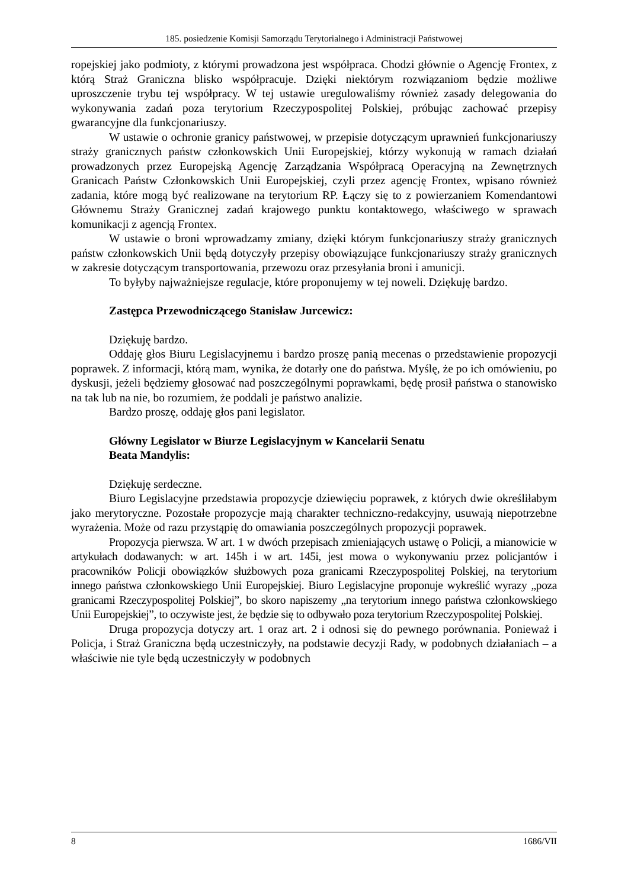185. posiedzenie Komisji Samorządu Terytorialnego i Administracji Państwowej
ropejskiej jako podmioty, z którymi prowadzona jest współpraca. Chodzi głównie o Agencję Frontex, z którą Straż Graniczna blisko współpracuje. Dzięki niektórym rozwiązaniom będzie możliwe uproszczenie trybu tej współpracy. W tej ustawie uregulowaliśmy również zasady delegowania do wykonywania zadań poza terytorium Rzeczypospolitej Polskiej, próbując zachować przepisy gwarancyjne dla funkcjonariuszy.
W ustawie o ochronie granicy państwowej, w przepisie dotyczącym uprawnień funkcjonariuszy straży granicznych państw członkowskich Unii Europejskiej, którzy wykonują w ramach działań prowadzonych przez Europejską Agencję Zarządzania Współpracą Operacyjną na Zewnętrznych Granicach Państw Członkowskich Unii Europejskiej, czyli przez agencję Frontex, wpisano również zadania, które mogą być realizowane na terytorium RP. Łączy się to z powierzaniem Komendantowi Głównemu Straży Granicznej zadań krajowego punktu kontaktowego, właściwego w sprawach komunikacji z agencją Frontex.
W ustawie o broni wprowadzamy zmiany, dzięki którym funkcjonariuszy straży granicznych państw członkowskich Unii będą dotyczyły przepisy obowiązujące funkcjonariuszy straży granicznych w zakresie dotyczącym transportowania, przewozu oraz przesyłania broni i amunicji.
To byłyby najważniejsze regulacje, które proponujemy w tej noweli. Dziękuję bardzo.
Zastępca Przewodniczącego Stanisław Jurcewicz:
Dziękuję bardzo.
Oddaję głos Biuru Legislacyjnemu i bardzo proszę panią mecenas o przedstawienie propozycji poprawek. Z informacji, którą mam, wynika, że dotarły one do państwa. Myślę, że po ich omówieniu, po dyskusji, jeżeli będziemy głosować nad poszczególnymi poprawkami, będę prosił państwa o stanowisko na tak lub na nie, bo rozumiem, że poddali je państwo analizie.
Bardzo proszę, oddaję głos pani legislator.
Główny Legislator w Biurze Legislacyjnym w Kancelarii Senatu
Beata Mandylis:
Dziękuję serdeczne.
Biuro Legislacyjne przedstawia propozycje dziewięciu poprawek, z których dwie określiłabym jako merytoryczne. Pozostałe propozycje mają charakter techniczno-redakcyjny, usuwają niepotrzebne wyrażenia. Może od razu przystąpię do omawiania poszczególnych propozycji poprawek.
Propozycja pierwsza. W art. 1 w dwóch przepisach zmieniających ustawę o Policji, a mianowicie w artykułach dodawanych: w art. 145h i w art. 145i, jest mowa o wykonywaniu przez policjantów i pracowników Policji obowiązków służbowych poza granicami Rzeczypospolitej Polskiej, na terytorium innego państwa członkowskiego Unii Europejskiej. Biuro Legislacyjne proponuje wykreślić wyrazy „poza granicami Rzeczypospolitej Polskiej”, bo skoro napiszemy „na terytorium innego państwa członkowskiego Unii Europejskiej”, to oczywiste jest, że będzie się to odbywało poza terytorium Rzeczypospolitej Polskiej.
Druga propozycja dotyczy art. 1 oraz art. 2 i odnosi się do pewnego porównania. Ponieważ i Policja, i Straż Graniczna będą uczestniczyły, na podstawie decyzji Rady, w podobnych działaniach – a właściwie nie tyle będą uczestniczyły w podobnych
8 1686/VII